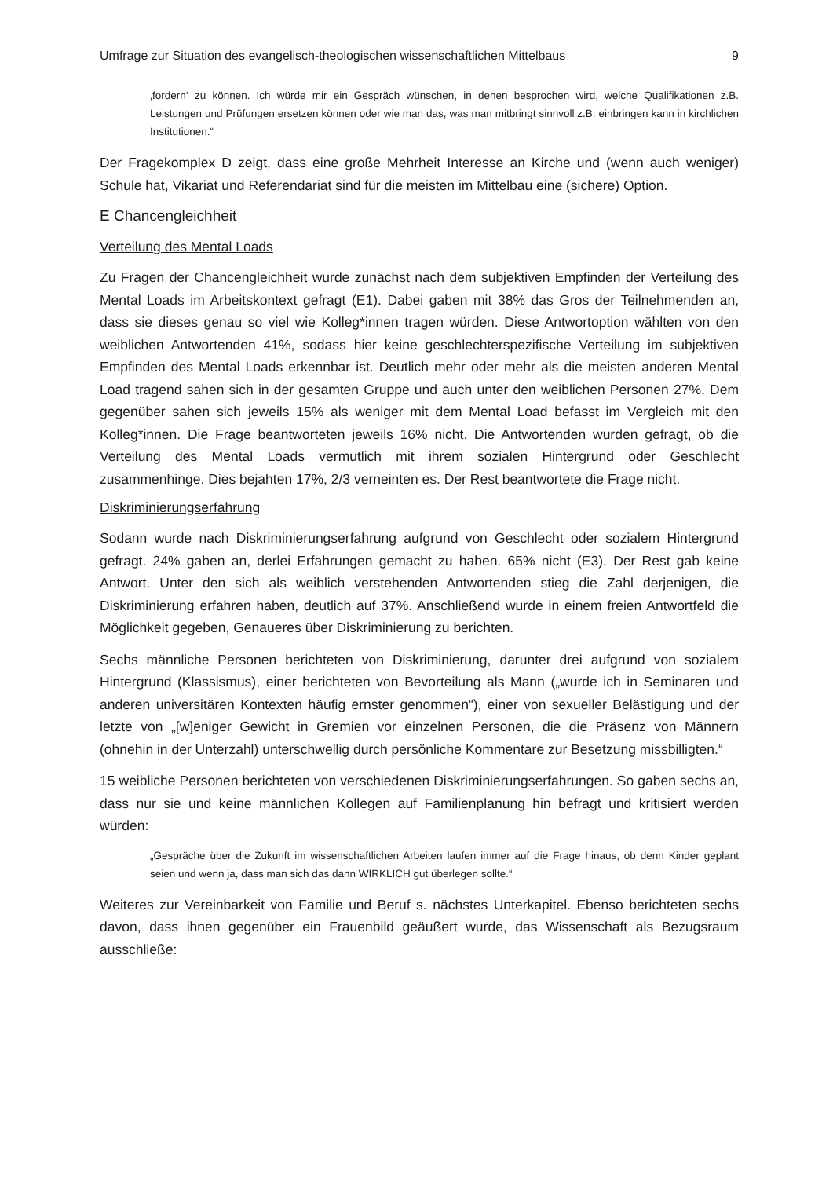Umfrage zur Situation des evangelisch-theologischen wissenschaftlichen Mittelbaus 9
‚fordern‘ zu können. Ich würde mir ein Gespräch wünschen, in denen besprochen wird, welche Qualifikationen z.B. Leistungen und Prüfungen ersetzen können oder wie man das, was man mitbringt sinnvoll z.B. einbringen kann in kirchlichen Institutionen.“
Der Fragekomplex D zeigt, dass eine große Mehrheit Interesse an Kirche und (wenn auch weniger) Schule hat, Vikariat und Referendariat sind für die meisten im Mittelbau eine (sichere) Option.
E Chancengleichheit
Verteilung des Mental Loads
Zu Fragen der Chancengleichheit wurde zunächst nach dem subjektiven Empfinden der Verteilung des Mental Loads im Arbeitskontext gefragt (E1). Dabei gaben mit 38% das Gros der Teilnehmenden an, dass sie dieses genau so viel wie Kolleg*innen tragen würden. Diese Antwortoption wählten von den weiblichen Antwortenden 41%, sodass hier keine geschlechterspezifische Verteilung im subjektiven Empfinden des Mental Loads erkennbar ist. Deutlich mehr oder mehr als die meisten anderen Mental Load tragend sahen sich in der gesamten Gruppe und auch unter den weiblichen Personen 27%. Dem gegenüber sahen sich jeweils 15% als weniger mit dem Mental Load befasst im Vergleich mit den Kolleg*innen. Die Frage beantworteten jeweils 16% nicht. Die Antwortenden wurden gefragt, ob die Verteilung des Mental Loads vermutlich mit ihrem sozialen Hintergrund oder Geschlecht zusammenhinge. Dies bejahten 17%, 2/3 verneinten es. Der Rest beantwortete die Frage nicht.
Diskriminierungserfahrung
Sodann wurde nach Diskriminierungserfahrung aufgrund von Geschlecht oder sozialem Hintergrund gefragt. 24% gaben an, derlei Erfahrungen gemacht zu haben. 65% nicht (E3). Der Rest gab keine Antwort. Unter den sich als weiblich verstehenden Antwortenden stieg die Zahl derjenigen, die Diskriminierung erfahren haben, deutlich auf 37%. Anschließend wurde in einem freien Antwortfeld die Möglichkeit gegeben, Genaueres über Diskriminierung zu berichten.
Sechs männliche Personen berichteten von Diskriminierung, darunter drei aufgrund von sozialem Hintergrund (Klassismus), einer berichteten von Bevorteilung als Mann („wurde ich in Seminaren und anderen universitären Kontexten häufig ernster genommen“), einer von sexueller Belästigung und der letzte von „[w]eniger Gewicht in Gremien vor einzelnen Personen, die die Präsenz von Männern (ohnehin in der Unterzahl) unterschwellig durch persönliche Kommentare zur Besetzung missbilligten.“
15 weibliche Personen berichteten von verschiedenen Diskriminierungserfahrungen. So gaben sechs an, dass nur sie und keine männlichen Kollegen auf Familienplanung hin befragt und kritisiert werden würden:
„Gespräche über die Zukunft im wissenschaftlichen Arbeiten laufen immer auf die Frage hinaus, ob denn Kinder geplant seien und wenn ja, dass man sich das dann WIRKLICH gut überlegen sollte.“
Weiteres zur Vereinbarkeit von Familie und Beruf s. nächstes Unterkapitel. Ebenso berichteten sechs davon, dass ihnen gegenüber ein Frauenbild geäußert wurde, das Wissenschaft als Bezugsraum ausschließe: